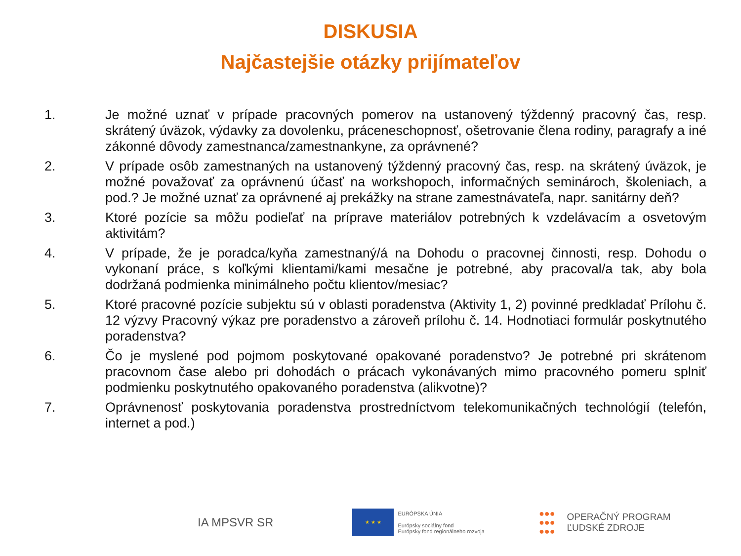DISKUSIA
Najčastejšie otázky prijímateľov
1. Je možné uznať v prípade pracovných pomerov na ustanovený týždenný pracovný čas, resp. skrátený úväzok, výdavky za dovolenku, práceneschopnosť, ošetrovanie člena rodiny, paragrafy a iné zákonné dôvody zamestnanca/zamestnankyne, za oprávnené?
2. V prípade osôb zamestnaných na ustanovený týždenný pracovný čas, resp. na skrátený úväzok, je možné považovať za oprávnenú účasť na workshopoch, informačných seminároch, školeniach, a pod.? Je možné uznať za oprávnené aj prekážky na strane zamestnávateľa, napr. sanitárny deň?
3. Ktoré pozície sa môžu podieľať na príprave materiálov potrebných k vzdelávacím a osvetovým aktivitám?
4. V prípade, že je poradca/kyňa zamestnaný/á na Dohodu o pracovnej činnosti, resp. Dohodu o vykonaní práce, s koľkými klientami/kami mesačne je potrebné, aby pracoval/a tak, aby bola dodržaná podmienka minimálneho počtu klientov/mesiac?
5. Ktoré pracovné pozície subjektu sú v oblasti poradenstva (Aktivity 1, 2) povinné predkladať Prílohu č. 12 výzvy Pracovný výkaz pre poradenstvo a zároveň prílohu č. 14. Hodnotiaci formulár poskytnutého poradenstva?
6. Čo je myslené pod pojmom poskytované opakované poradenstvo? Je potrebné pri skrátenom pracovnom čase alebo pri dohodách o prácach vykonávaných mimo pracovného pomeru splniť podmienku poskytnutého opakovaného poradenstva (alikvotne)?
7. Oprávnenosť poskytovania poradenstva prostredníctvom telekomunikačných technológií (telefón, internet a pod.)
IA MPSVR SR
★ ★ ★
EURÓPSKA ÚNIA
Európsky sociálny fond
Európsky fond regionálneho rozvoja
●●●
●●●
●●●
OPERAČNÝ PROGRAM
ĽUDSKÉ ZDROJE